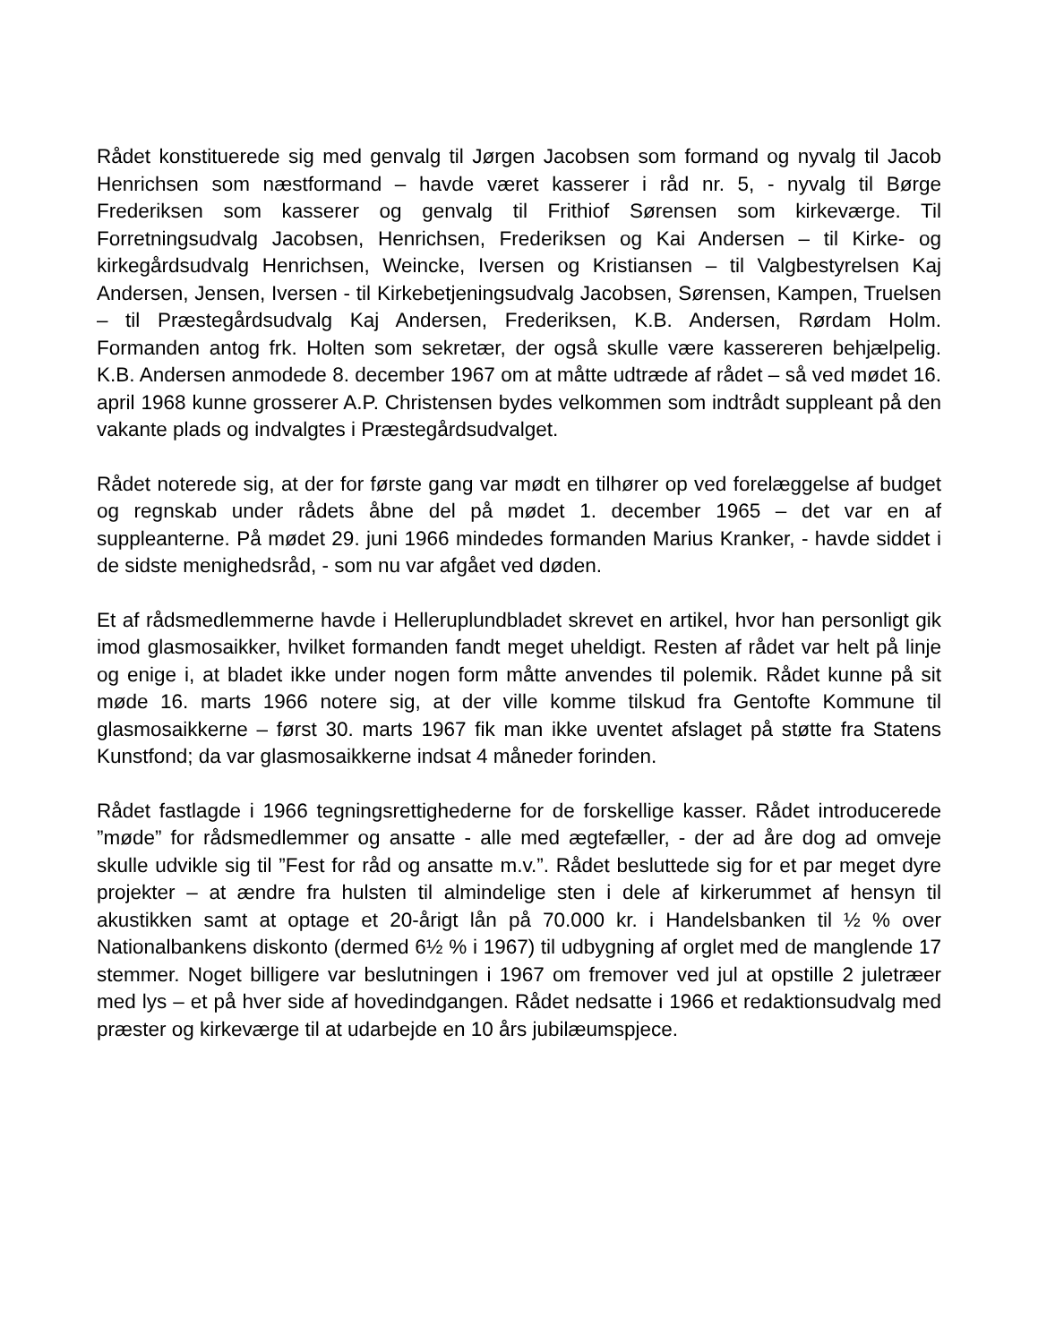Rådet konstituerede sig med genvalg til Jørgen Jacobsen som formand og nyvalg til Jacob Henrichsen som næstformand – havde været kasserer i råd nr. 5, - nyvalg til Børge Frederiksen som kasserer og genvalg til Frithiof Sørensen som kirkeværge. Til Forretningsudvalg Jacobsen, Henrichsen, Frederiksen og Kai Andersen – til Kirke- og kirkegårdsudvalg Henrichsen, Weincke, Iversen og Kristiansen – til Valgbestyrelsen Kaj Andersen, Jensen, Iversen - til Kirkebetjeningsudvalg Jacobsen, Sørensen, Kampen, Truelsen – til Præstegårdsudvalg Kaj Andersen, Frederiksen, K.B. Andersen, Rørdam Holm. Formanden antog frk. Holten som sekretær, der også skulle være kassereren behjælpelig. K.B. Andersen anmodede 8. december 1967 om at måtte udtræde af rådet – så ved mødet 16. april 1968 kunne grosserer A.P. Christensen bydes velkommen som indtrådt suppleant på den vakante plads og indvalgtes i Præstegårdsudvalget.
Rådet noterede sig, at der for første gang var mødt en tilhører op ved forelæggelse af budget og regnskab under rådets åbne del på mødet 1. december 1965 – det var en af suppleanterne. På mødet 29. juni 1966 mindedes formanden Marius Kranker, - havde siddet i de sidste menighedsråd, - som nu var afgået ved døden.
Et af rådsmedlemmerne havde i Helleruplundbladet skrevet en artikel, hvor han personligt gik imod glasmosaikker, hvilket formanden fandt meget uheldigt. Resten af rådet var helt på linje og enige i, at bladet ikke under nogen form måtte anvendes til polemik. Rådet kunne på sit møde 16. marts 1966 notere sig, at der ville komme tilskud fra Gentofte Kommune til glasmosaikkerne – først 30. marts 1967 fik man ikke uventet afslaget på støtte fra Statens Kunstfond; da var glasmosaikkerne indsat 4 måneder forinden.
Rådet fastlagde i 1966 tegningsrettighederne for de forskellige kasser. Rådet introducerede ”møde” for rådsmedlemmer og ansatte - alle med ægtefæller, - der ad åre dog ad omveje skulle udvikle sig til ”Fest for råd og ansatte m.v.”. Rådet besluttede sig for et par meget dyre projekter – at ændre fra hulsten til almindelige sten i dele af kirkerummet af hensyn til akustikken samt at optage et 20-årigt lån på 70.000 kr. i Handelsbanken til ½ % over Nationalbankens diskonto (dermed 6½ % i 1967) til udbygning af orglet med de manglende 17 stemmer. Noget billigere var beslutningen i 1967 om fremover ved jul at opstille 2 juletræer med lys – et på hver side af hovedindgangen. Rådet nedsatte i 1966 et redaktionsudvalg med præster og kirkeværge til at udarbejde en 10 års jubilæumspjece.